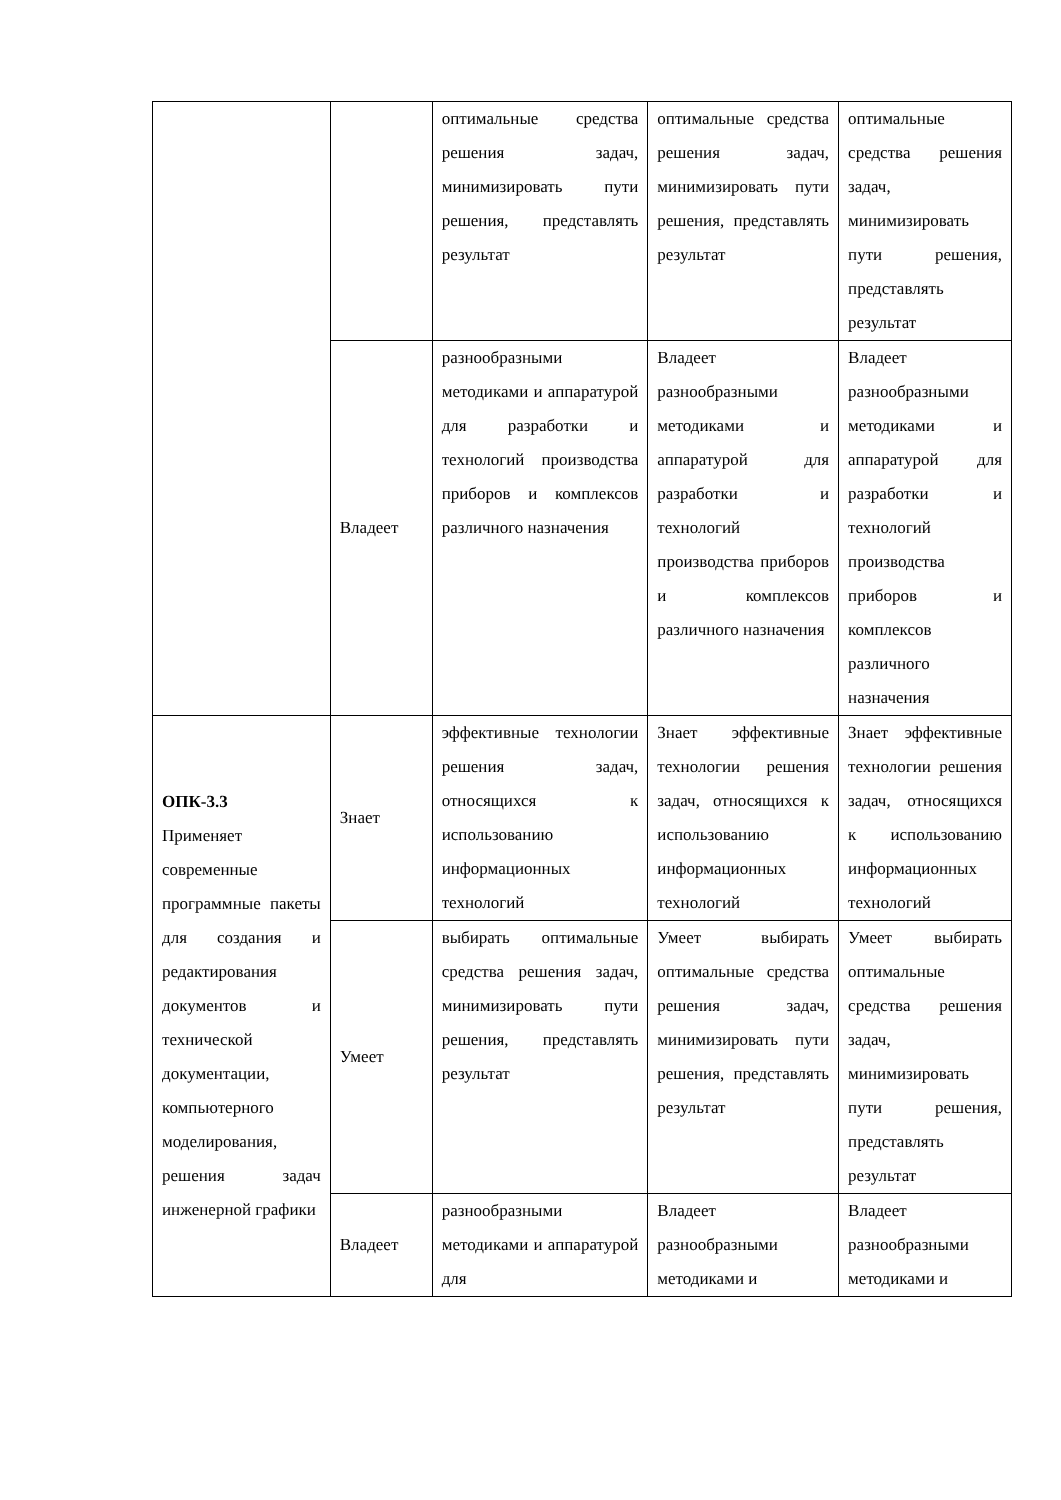| | | оптимальные средства решения задач, минимизировать пути решения, представлять результат | оптимальные средства решения задач, минимизировать пути решения, представлять результат | оптимальные средства решения задач, минимизировать пути решения, представлять результат |
| | Владеет | разнообразными методиками и аппаратурой для разработки и технологий производства приборов и комплексов различного назначения | Владеет разнообразными методиками и аппаратурой для разработки и технологий производства приборов и комплексов различного назначения | Владеет разнообразными методиками и аппаратурой для разработки и технологий производства приборов и комплексов различного назначения |
| ОПК-3.3 Применяет современные программные пакеты для создания и редактирования документов и технической документации, компьютерного моделирования, решения задач инженерной графики | Знает | эффективные технологии решения задач, относящихся к использованию информационных технологий | Знает эффективные технологии решения задач, относящихся к использованию информационных технологий | Знает эффективные технологии решения задач, относящихся к использованию информационных технологий |
| | Умеет | выбирать оптимальные средства решения задач, минимизировать пути решения, представлять результат | Умеет выбирать оптимальные средства решения задач, минимизировать пути решения, представлять результат | Умеет выбирать оптимальные средства решения задач, минимизировать пути решения, представлять результат |
| | Владеет | разнообразными методиками и аппаратурой для | Владеет разнообразными методиками и | Владеет разнообразными методиками и |